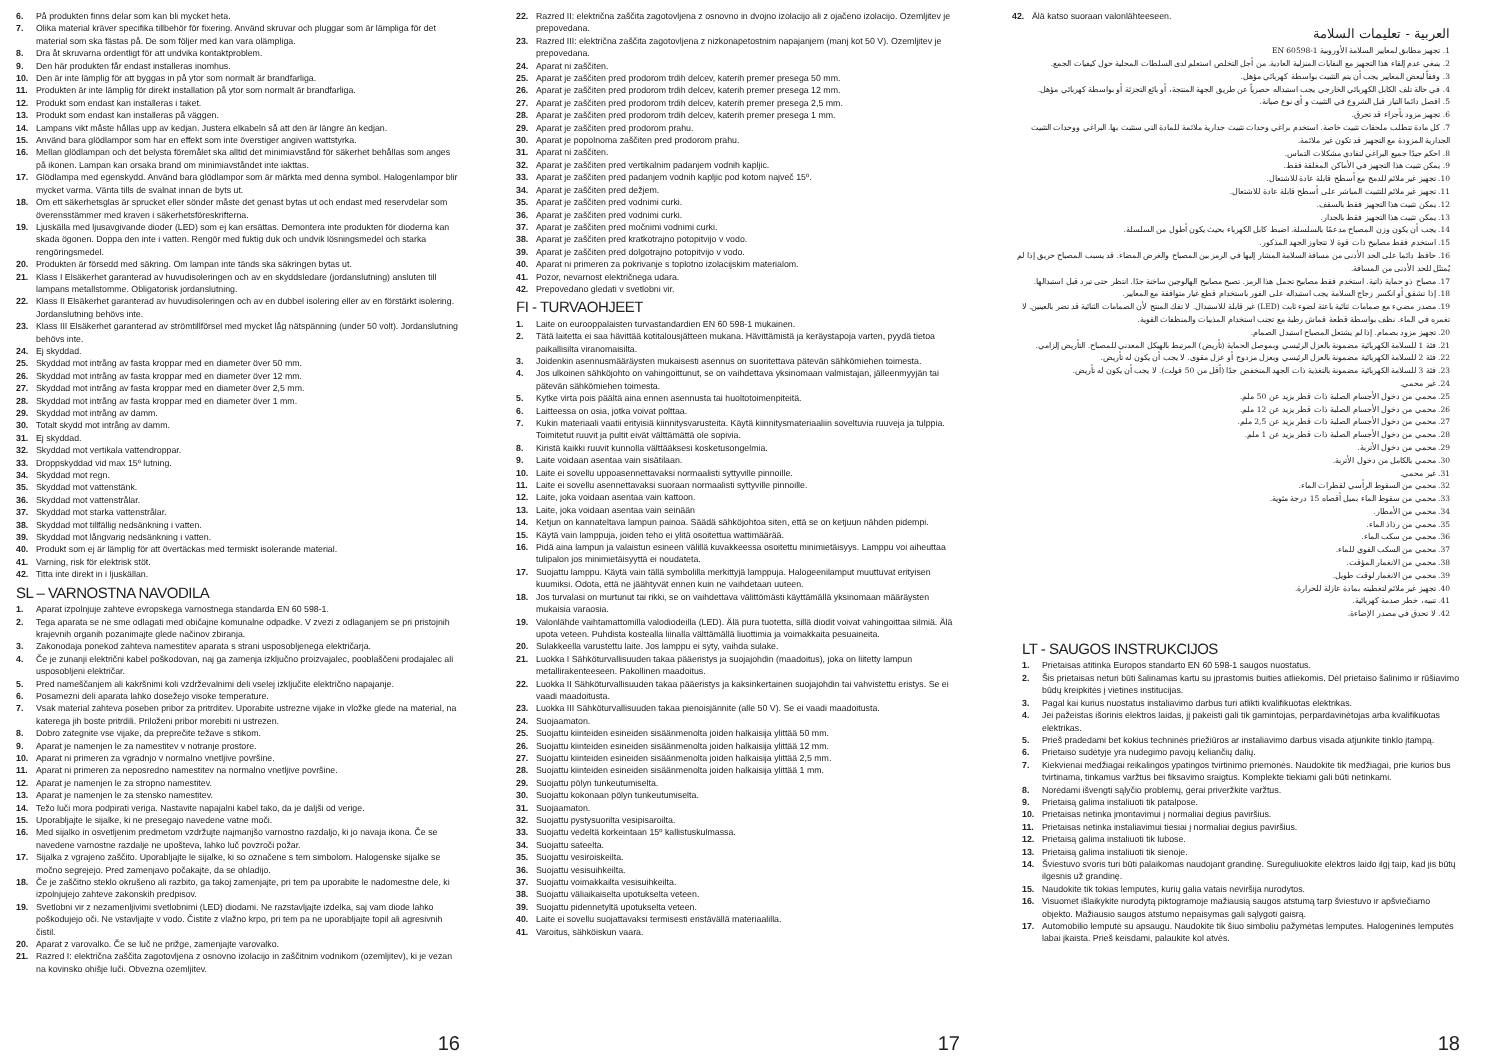6. På produkten finns delar som kan bli mycket heta.
7. Olika material kräver specifika tillbehör för fixering. Använd skruvar och pluggar som är lämpliga för det material som ska fästas på. De som följer med kan vara olämpliga.
8. Dra åt skruvarna ordentligt för att undvika kontaktproblem.
9. Den här produkten får endast installeras inomhus.
10. Den är inte lämplig för att byggas in på ytor som normalt är brandfarliga.
11. Produkten är inte lämplig för direkt installation på ytor som normalt är brandfarliga.
12. Produkt som endast kan installeras i taket.
13. Produkt som endast kan installeras på väggen.
14. Lampans vikt måste hållas upp av kedjan. Justera elkabeln så att den är längre än kedjan.
15. Använd bara glödlampor som har en effekt som inte överstiger angiven wattstyrka.
16. Mellan glödlampan och det belysta föremålet ska alltid det minimiavstånd för säkerhet behållas som anges på ikonen. Lampan kan orsaka brand om minimiavståndet inte iakttas.
17. Glödlampa med egenskydd. Använd bara glödlampor som är märkta med denna symbol. Halogenlampor blir mycket varma. Vänta tills de svalnat innan de byts ut.
18. Om ett säkerhetsglas är sprucket eller sönder måste det genast bytas ut och endast med reservdelar som överensstämmer med kraven i säkerhetsföreskrifterna.
19. Ljuskälla med ljusavgivande dioder (LED) som ej kan ersättas. Demontera inte produkten för dioderna kan skada ögonen. Doppa den inte i vatten. Rengör med fuktig duk och undvik lösningsmedel och starka rengöringsmedel.
20. Produkten är försedd med säkring. Om lampan inte tänds ska säkringen bytas ut.
21. Klass I Elsäkerhet garanterad av huvudisoleringen och av en skyddsledare (jordanslutning) ansluten till lampans metallstomme. Obligatorisk jordanslutning.
22. Klass II Elsäkerhet garanterad av huvudisoleringen och av en dubbel isolering eller av en förstärkt isolering. Jordanslutning behövs inte.
23. Klass III Elsäkerhet garanterad av strömtillförsel med mycket låg nätspänning (under 50 volt). Jordanslutning behövs inte.
24. Ej skyddad.
25. Skyddad mot intrång av fasta kroppar med en diameter över 50 mm.
26. Skyddad mot intrång av fasta kroppar med en diameter över 12 mm.
27. Skyddad mot intrång av fasta kroppar med en diameter över 2,5 mm.
28. Skyddad mot intrång av fasta kroppar med en diameter över 1 mm.
29. Skyddad mot intrång av damm.
30. Totalt skydd mot intrång av damm.
31. Ej skyddad.
32. Skyddad mot vertikala vattendroppar.
33. Droppskyddad vid max 15º lutning.
34. Skyddad mot regn.
35. Skyddad mot vattenstänk.
36. Skyddad mot vattenstrålar.
37. Skyddad mot starka vattenstrålar.
38. Skyddad mot tillfällig nedsänkning i vatten.
39. Skyddad mot långvarig nedsänkning i vatten.
40. Produkt som ej är lämplig för att övertäckas med termiskt isolerande material.
41. Varning, risk för elektrisk stöt.
42. Titta inte direkt in i ljuskällan.
SL – VARNOSTNA NAVODILA
1. Aparat izpolnjuje zahteve evropskega varnostnega standarda EN 60 598-1.
2. Tega aparata se ne sme odlagati med običajne komunalne odpadke. V zvezi z odlaganjem se pri pristojnih krajevnih organih pozanimajte glede načinov zbiranja.
3. Zakonodaja ponekod zahteva namestitev aparata s strani usposobljenega električarja.
4. Če je zunanji električni kabel poškodovan, naj ga zamenja izključno proizvajalec, pooblaščeni prodajalec ali usposobljeni električar.
5. Pred nameščanjem ali kakršnimi koli vzdrževalnimi deli vselej izključite električno napajanje.
6. Posamezni deli aparata lahko dosežejo visoke temperature.
7. Vsak material zahteva poseben pribor za pritrditev. Uporabite ustrezne vijake in vložke glede na material, na katerega jih boste pritrdili. Priloženi pribor morebiti ni ustrezen.
8. Dobro zategnite vse vijake, da preprečite težave s stikom.
9. Aparat je namenjen le za namestitev v notranje prostore.
10. Aparat ni primeren za vgradnjo v normalno vnetljive površine.
11. Aparat ni primeren za neposredno namestitev na normalno vnetljive površine.
12. Aparat je namenjen le za stropno namestitev.
13. Aparat je namenjen le za stensko namestitev.
14. Težo luči mora podpirati veriga. Nastavite napajalni kabel tako, da je daljši od verige.
15. Uporabljajte le sijalke, ki ne presegajo navedene vatne moči.
16. Med sijalko in osvetljenim predmetom vzdržujte najmanjšo varnostno razdaljo, ki jo navaja ikona. Če se navedene varnostne razdalje ne upošteva, lahko luč povzroči požar.
17. Sijalka z vgrajeno zaščito. Uporabljajte le sijalke, ki so označene s tem simbolom. Halogenske sijalke se močno segrejejo. Pred zamenjavo počakajte, da se ohladijo.
18. Če je zaščitno steklo okrušeno ali razbito, ga takoj zamenjajte, pri tem pa uporabite le nadomestne dele, ki izpolnjujejo zahteve zakonskih predpisov.
19. Svetlobni vir z nezamenljivimi svetlobnimi (LED) diodami. Ne razstavljajte izdelka, saj vam diode lahko poškodujejo oči. Ne vstavljajte v vodo. Čistite z vlažno krpo, pri tem pa ne uporabljajte topil ali agresivnih čistil.
20. Aparat z varovalko. Če se luč ne prižge, zamenjajte varovalko.
21. Razred I: električna zaščita zagotovljena z osnovno izolacijo in zaščitnim vodnikom (ozemljitev), ki je vezan na kovinsko ohišje luči. Obvezna ozemljitev.
16
22. Razred II: električna zaščita zagotovljena z osnovno in dvojno izolacijo ali z ojačeno izolacijo. Ozemljitev je prepovedana.
23. Razred III: električna zaščita zagotovljena z nizkonapetostnim napajanjem (manj kot 50 V). Ozemljitev je prepovedana.
24. Aparat ni zaščiten.
25. Aparat je zaščiten pred prodorom trdih delcev, katerih premer presega 50 mm.
26. Aparat je zaščiten pred prodorom trdih delcev, katerih premer presega 12 mm.
27. Aparat je zaščiten pred prodorom trdih delcev, katerih premer presega 2,5 mm.
28. Aparat je zaščiten pred prodorom trdih delcev, katerih premer presega 1 mm.
29. Aparat je zaščiten pred prodorom prahu.
30. Aparat je popolnoma zaščiten pred prodorom prahu.
31. Aparat ni zaščiten.
32. Aparat je zaščiten pred vertikalnim padanjem vodnih kapljic.
33. Aparat je zaščiten pred padanjem vodnih kapljic pod kotom največ 15º.
34. Aparat je zaščiten pred dežjem.
35. Aparat je zaščiten pred vodnimi curki.
36. Aparat je zaščiten pred vodnimi curki.
37. Aparat je zaščiten pred močnimi vodnimi curki.
38. Aparat je zaščiten pred kratkotrajno potopitvijo v vodo.
39. Aparat je zaščiten pred dolgotrajno potopitvijo v vodo.
40. Aparat ni primeren za pokrivanje s toplotno izolacijskim materialom.
41. Pozor, nevarnost električnega udara.
42. Prepovedano gledati v svetlobni vir.
FI - TURVAOHJEET
1. Laite on eurooppalaisten turvastandardien EN 60 598-1 mukainen.
2. Tätä laitetta ei saa hävittää kotitalousjätteen mukana. Hävittämistä ja keräystapoja varten, pyydä tietoa paikallisilta viranomaisilta.
3. Joidenkin asennusmääräysten mukaisesti asennus on suoritettava pätevän sähkömiehen toimesta.
4. Jos ulkoinen sähköjohto on vahingoittunut, se on vaihdettava yksinomaan valmistajan, jälleenmyyjän tai pätevän sähkömiehen toimesta.
5. Kytke virta pois päältä aina ennen asennusta tai huoltotoimenpiteitä.
6. Laitteessa on osia, jotka voivat polttaa.
7. Kukin materiaali vaatii erityisiä kiinnitysvarusteita. Käytä kiinnitysmateriaaliin soveltuvia ruuveja ja tulppia. Toimitetut ruuvit ja pultit eivät välttämättä ole sopivia.
8. Kiristä kaikki ruuvit kunnolla välttääksesi kosketusongelmia.
9. Laite voidaan asentaa vain sisätilaan.
10. Laite ei sovellu uppoasennettavaksi normaalisti syttyville pinnoille.
11. Laite ei sovellu asennettavaksi suoraan normaalisti syttyville pinnoille.
12. Laite, joka voidaan asentaa vain kattoon.
13. Laite, joka voidaan asentaa vain seinään
14. Ketjun on kannateltava lampun painoa. Säädä sähköjohtoa siten, että se on ketjuun nähden pidempi.
15. Käytä vain lamppuja, joiden teho ei ylitä osoitettua wattimäärää.
16. Pidä aina lampun ja valaistun esineen välillä kuvakkeessa osoitettu minimietäisyys. Lamppu voi aiheuttaa tulipalon jos minimietäisyyttä ei noudateta.
17. Suojattu lamppu. Käytä vain tällä symbolilla merkittyjä lamppuja. Halogeenilamput muuttuvat erityisen kuumiksi. Odota, että ne jäähtyvät ennen kuin ne vaihdetaan uuteen.
18. Jos turvalasi on murtunut tai rikki, se on vaihdettava välittömästi käyttämällä yksinomaan määräysten mukaisia varaosia.
19. Valonlähde vaihtamattomilla valodiodeilla (LED). Älä pura tuotetta, sillä diodit voivat vahingoittaa silmiä. Älä upota veteen. Puhdista kostealla liinalla välttämällä liuottimia ja voimakkaita pesuaineita.
20. Sulakkeella varustettu laite. Jos lamppu ei syty, vaihda sulake.
21. Luokka I Sähköturvallisuuden takaa pääeristys ja suojajohdin (maadoitus), joka on liitetty lampun metallirakenteeseen. Pakollinen maadoitus.
22. Luokka II Sähköturvallisuuden takaa pääeristys ja kaksinkertainen suojajohdin tai vahvistettu eristys. Se ei vaadi maadoitusta.
23. Luokka III Sähköturvallisuuden takaa pienoisjännite (alle 50 V). Se ei vaadi maadoitusta.
24. Suojaamaton.
25. Suojattu kiinteiden esineiden sisäänmenolta joiden halkaisija ylittää 50 mm.
26. Suojattu kiinteiden esineiden sisäänmenolta joiden halkaisija ylittää 12 mm.
27. Suojattu kiinteiden esineiden sisäänmenolta joiden halkaisija ylittää 2,5 mm.
28. Suojattu kiinteiden esineiden sisäänmenolta joiden halkaisija ylittää 1 mm.
29. Suojattu pölyn tunkeutumiselta.
30. Suojattu kokonaan pölyn tunkeutumiselta.
31. Suojaamaton.
32. Suojattu pystysuorilta vesipisaroilta.
33. Suojattu vedeltä korkeintaan 15º kallistuskulmassa.
34. Suojattu sateelta.
35. Suojattu vesiroiskeilta.
36. Suojattu vesisuihkeilta.
37. Suojattu voimakkailta vesisuihkeilta.
38. Suojattu väliaikaiselta upotukselta veteen.
39. Suojattu pidennetyltä upotukselta veteen.
40. Laite ei sovellu suojattavaksi termisesti eristävällä materiaalilla.
41. Varoitus, sähköiskun vaara.
17
42. Älä katso suoraan valonlähteeseen.
العربية - تعليمات السلامة
1. تجهيز مطابق لمعايير السلامة الأوروبية EN 60598-1
2. ينبغي عدم إلقاء هذا التجهيز مع النفايات المنزلية العادية. من أجل التخلص استعلم لدى السلطات المحلية حول كيفيات الجمع.
3. وفقاً لبعض المعايير يجب أن يتم التثبيت بواسطة كهربائي مؤهل.
4. في حالة تلف الكابل الكهربائي الخارجي يجب استبداله حصرياً عن طريق الجهة المنتجة، أو بائع التجزئة أو بواسطة كهربائي مؤهل.
5. افصل دائما التيار قبل الشروع في التثبيت و أي نوع صيانة.
6. تجهيز مزود بأجزاء قد تحرق.
7. كل مادة تتطلب ملحقات تثبيت خاصة. استخدم براغي وحدات تثبيت جدارية ملائمة للمادة التي ستثبت بها. البراغي ووحدات التثبيت الجدارية المزودة مع التجهيز قد تكون غير ملائمة.
8. احكم جيدًا جميع البراغي لتفادي مشكلات التماس.
9. يمكن تثبيت هذا التجهيز في الأماكن المغلقة فقط.
10. تجهيز غير ملائم للدمج مع أسطح قابلة عادة للاشتعال.
11. تجهيز غير ملائم للتثبيت المباشر على أسطح قابلة عادة للاشتعال.
12. يمكن تثبيت هذا التجهيز فقط بالسقف.
13. يمكن تثبيت هذا التجهيز فقط بالجدار.
14. يجب أن يكون وزن المصباح مدعمًا بالسلسلة. اضبط كابل الكهرباء بحيث يكون أطول من السلسلة.
15. استخدم فقط مصابيح ذات قوة لا تتجاوز الجهد المذكور.
16. حافظ دائما على الحد الأدنى من مسافة السلامة المشار إليها في الرمز بين المصباح والغرض المضاء. قد يسبب المصباح حريق إذا لم يُمتثَل للحد الأدنى من المسافة.
17. مصباح ذو حماية ذاتية. استخدم فقط مصابيح تحمل هذا الرمز. تصبح مصابيح الهالوجين ساخنة جدًا. انتظر حتى تبرد قبل استبدالها.
18. إذا تشقق أو انكسر زجاج السلامة يجب استبداله على الفور باستخدام قطع غيار متوافقة مع المعايير.
19. مصدر مضيء مع صمامات ثنائية باعثة لضوء ثابت (LED) غير قابلة للاستبدال. لا تفك المنتج لأن الصمامات الثنائية قد تضر بالعينين. لا تغمره في الماء. نظف بواسطة قطعة قماش رطبة مع تجنب استخدام المذيبات والمنظفات القوية.
20. تجهيز مزود بصمام. إذا لم يشتعل المصباح استبدل الصمام.
21. فئة 1 للسلامة الكهربائية مضمونة بالعزل الرئيسي وبموصل الحماية (تأريض) المرتبط بالهيكل المعدني للمصباح. التأريض إلزامي.
22. فئة 2 للسلامة الكهربائية مضمونة بالعزل الرئيسي وبعزل مزدوج أو عزل مقوى. لا يجب أن يكون له تأريض.
23. فئة 3 للسلامة الكهربائية مضمونة بالتغذية ذات الجهد المنخفض جدًا (أقل من 50 فولت). لا يجب أن يكون له تأريض.
24. غير محمي.
25. محمي من دخول الأجسام الصلبة ذات قطر يزيد عن 50 ملم.
26. محمي من دخول الأجسام الصلبة ذات قطر يزيد عن 12 ملم.
27. محمي من دخول الأجسام الصلبة ذات قطر يزيد عن 2,5 ملم.
28. محمي من دخول الأجسام الصلبة ذات قطر يزيد عن 1 ملم.
29. محمي من دخول الأتربة.
30. محمي بالكامل من دخول الأتربة.
31. غير محمي.
32. محمي من السقوط الرأسي لقطرات الماء.
33. محمي من سقوط الماء بميل أقصاه 15 درجة مئوية.
34. محمي من الأمطار.
35. محمي من رذاذ الماء.
36. محمي من سكب الماء.
37. محمي من السكب القوي للماء.
38. محمي من الانغمار المؤقت.
39. محمي من الانغمار لوقت طويل.
40. تجهيز غير ملائم لتغطيته بمادة عازلة للحرارة.
41. تنبيه، خطر صدمة كهربائية.
42. لا تحدق في مصدر الإضاءة.
LT - SAUGOS INSTRUKCIJOS
1. Prietaisas atitinka Europos standarto EN 60 598-1 saugos nuostatus.
2. Šis prietaisas neturi būti šalinamas kartu su įprastomis buities atliekomis. Dėl prietaiso šalinimo ir rūšiavimo būdų kreipkitės į vietines institucijas.
3. Pagal kai kurius nuostatus instaliavimo darbus turi atlikti kvalifikuotas elektrikas.
4. Jei pažeistas išorinis elektros laidas, jį pakeisti gali tik gamintojas, perpardavinėtojas arba kvalifikuotas elektrikas.
5. Prieš pradedami bet kokius techninės priežiūros ar instaliavimo darbus visada atjunkite tinklo įtampą.
6. Prietaiso sudėtyje yra nudegimo pavojų keliančių dalių.
7. Kiekvienai medžiagai reikalingos ypatingos tvirtinimo priemonės. Naudokite tik medžiagai, prie kurios bus tvirtinama, tinkamus varžtus bei fiksavimo sraigtus. Komplekte tiekiami gali būti netinkami.
8. Norėdami išvengti sąlyčio problemų, gerai priveržkite varžtus.
9. Prietaisą galima instaliuoti tik patalpose.
10. Prietaisas netinka įmontavimui į normaliai degius paviršius.
11. Prietaisas netinka instaliavimui tiesiai į normaliai degius paviršius.
12. Prietaisą galima instaliuoti tik lubose.
13. Prietaisą galima instaliuoti tik sienoje.
14. Šviestuvo svoris turi būti palaikomas naudojant grandinę. Sureguliuokite elektros laido ilgį taip, kad jis būtų ilgesnis už grandinę.
15. Naudokite tik tokias lemputes, kurių galia vatais neviršija nurodytos.
16. Visuomet išlaikykite nurodytą piktogramoje mažiausią saugos atstumą tarp šviestuvo ir apšviečiamo objekto. Mažiausio saugos atstumo nepaisymas gali sąlygoti gaisrą.
17. Automobilio lemputė su apsaugu. Naudokite tik šiuo simboliu pažymėtas lemputes. Halogeninės lemputės labai įkaista. Prieš keisdami, palaukite kol atvės.
18